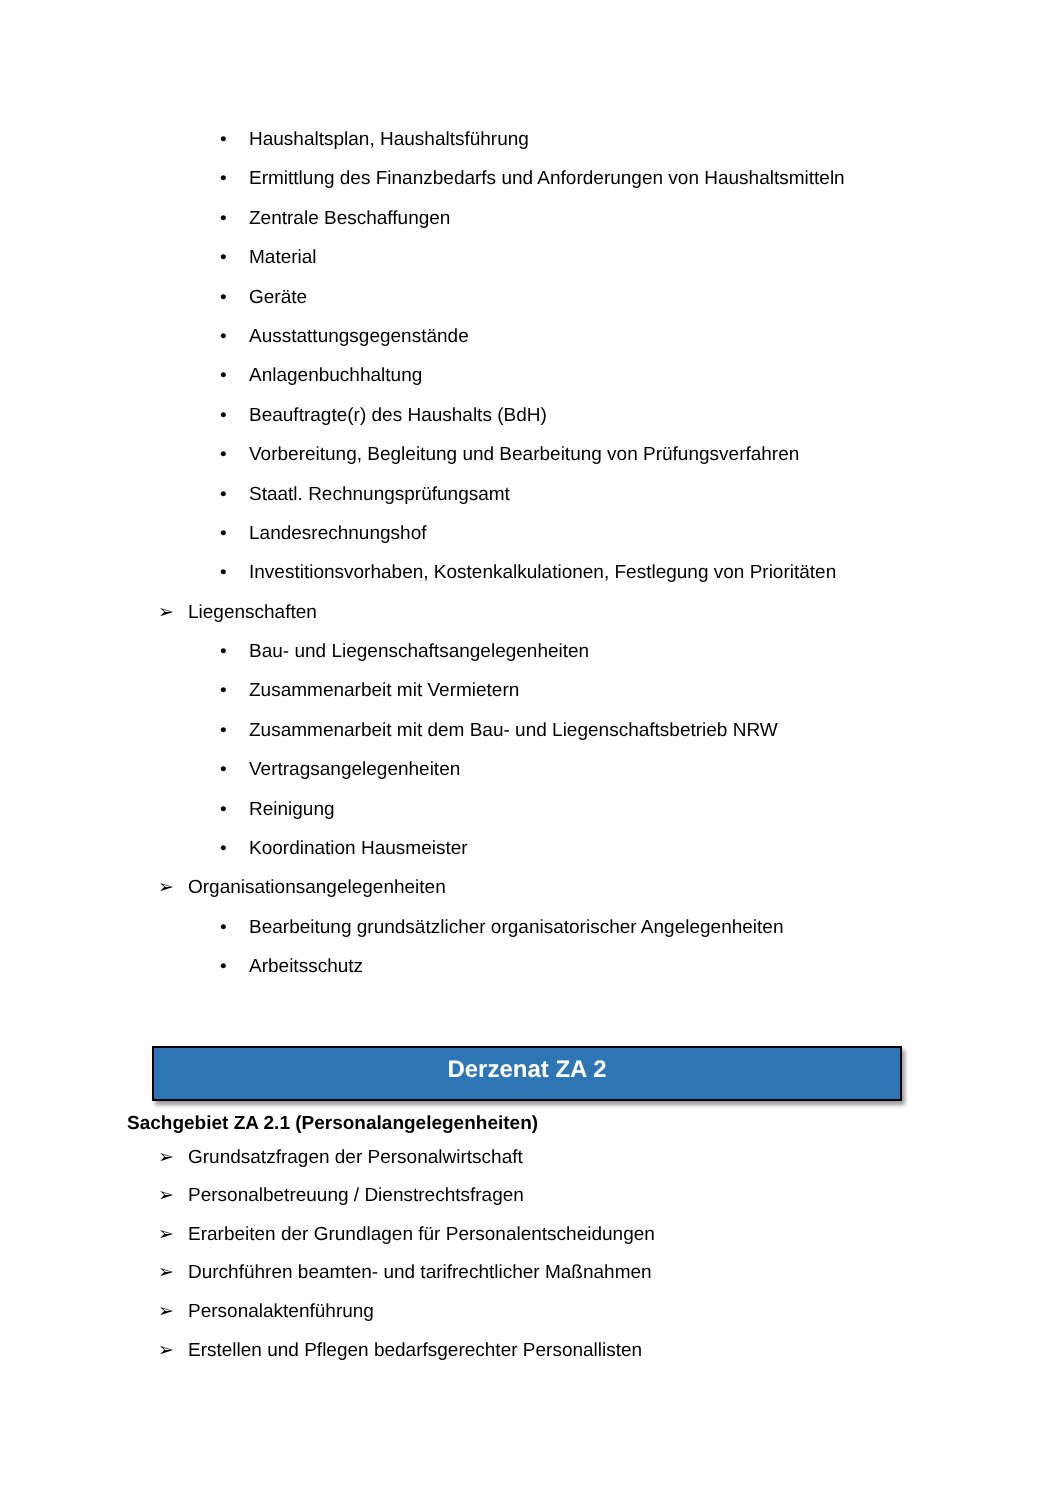• Haushaltsplan, Haushaltsführung
• Ermittlung des Finanzbedarfs und Anforderungen von Haushaltsmitteln
• Zentrale Beschaffungen
• Material
• Geräte
• Ausstattungsgegenstände
• Anlagenbuchhaltung
• Beauftragte(r) des Haushalts (BdH)
• Vorbereitung, Begleitung und Bearbeitung von Prüfungsverfahren
• Staatl. Rechnungsprüfungsamt
• Landesrechnungshof
• Investitionsvorhaben, Kostenkalkulationen, Festlegung von Prioritäten
➢ Liegenschaften
• Bau- und Liegenschaftsangelegenheiten
• Zusammenarbeit mit Vermietern
• Zusammenarbeit mit dem Bau- und Liegenschaftsbetrieb NRW
• Vertragsangelegenheiten
• Reinigung
• Koordination Hausmeister
➢ Organisationsangelegenheiten
• Bearbeitung grundsätzlicher organisatorischer Angelegenheiten
• Arbeitsschutz
Derzenat ZA 2
Sachgebiet ZA 2.1 (Personalangelegenheiten)
➢ Grundsatzfragen der Personalwirtschaft
➢ Personalbetreuung / Dienstrechtsfragen
➢ Erarbeiten der Grundlagen für Personalentscheidungen
➢ Durchführen beamten- und tarifrechtlicher Maßnahmen
➢ Personalaktenführung
➢ Erstellen und Pflegen bedarfsgerechter Personallisten